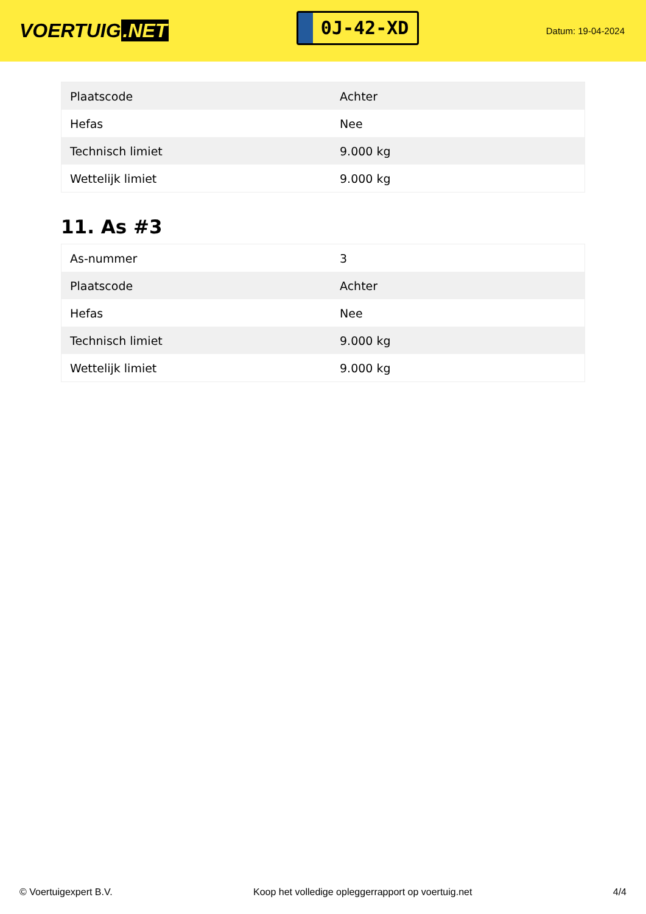VOERTUIG.NET
0J-42-XD
Datum: 19-04-2024
| Plaatscode | Achter |
| Hefas | Nee |
| Technisch limiet | 9.000 kg |
| Wettelijk limiet | 9.000 kg |
11. As #3
| As-nummer | 3 |
| Plaatscode | Achter |
| Hefas | Nee |
| Technisch limiet | 9.000 kg |
| Wettelijk limiet | 9.000 kg |
© Voertuigexpert B.V. Koop het volledige opleggerrapport op voertuig.net 4/4